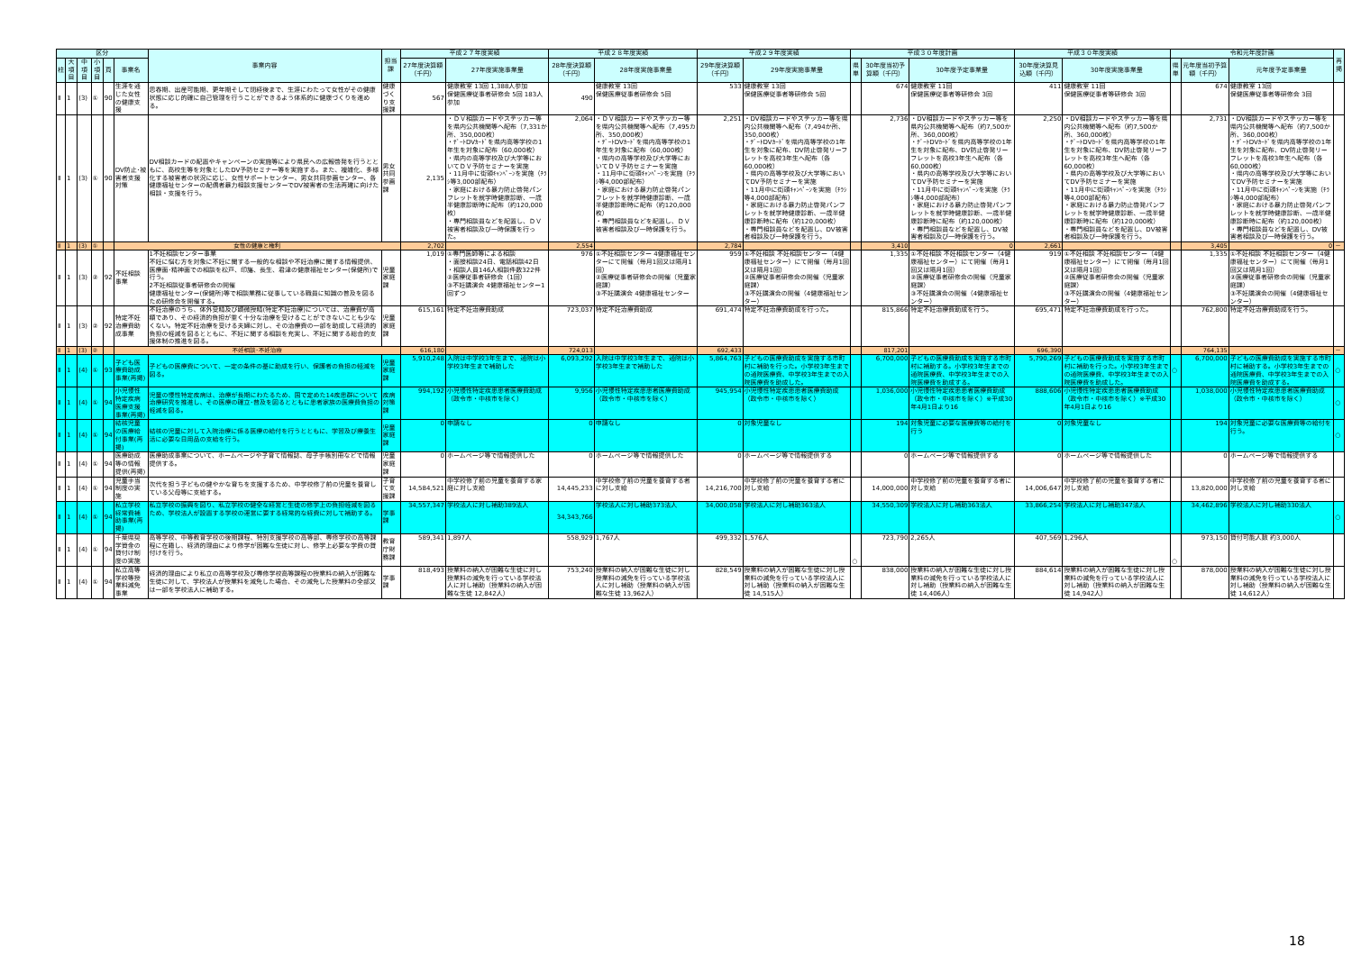| 区分 | | | | | | 事業内容 | 担当課 | 平成２７年度実績 | | 平成２８年度実績 | | 平成２９年度実績 | | 平成３０年度計画 | | | 平成３０年度実績 | | 令和元年度計画 | | | 再掲 |
| --- | --- | --- | --- | --- | --- | --- | --- | --- | --- | --- | --- | --- | --- | --- | --- | --- | --- | --- | --- | --- | --- | --- |
| 柱 | 大項目 | 中項目 | 小項目 | 頁 | 事業名 | | | 27年度決算額（千円） | 27年度実施事業量 | 28年度決算額（千円） | 28年度実施事業量 | 29年度決算額（千円） | 29年度実施事業量 | 県単 | 30年度当初予算額（千円） | 30年度予定事業量 | 30年度決算見込額（千円） | 30年度実施事業量 | 県単 | 元年度当初予算額（千円） | 元年度予定事業量 | |
| Ⅱ | 1 | (3) | ① | 90 | 生涯を通じた女性の健康支援 | 思春期、出産可能期、更年期そして閉経後まで、生涯にわたって女性がその健康状態に応じ的確に自己管理を行うことができるよう体系的に健康づくりを進める。 | 健康づくり支援課 | 567 | 健康教室 13回 1,388人参加 保健医療従事者研修会 5回 183人参加 | 490 | 健康教室 13回 保健医療従事者研修会 5回 | 533 | 健康教室 13回 保健医療従事者等研修会 5回 | | 674 | 健康教室 11回 保健医療従事者等研修会 3回 | 411 | 健康教室 11回 保健医療従事者等研修会 3回 | | 674 | 健康教室 13回 保健医療従事者等研修会 3回 | |
| Ⅱ | 1 | (3) | ① | 90 | DV防止･被害者支援対策 | DV相談カードの配置やキャンペーンの実施等により県民への広報啓発を行うとともに、高校生等を対象としたDV予防セミナー等を実施する。また、複雑化、多様化する被害者の状況に応じ、女性サポートセンター、男女共同参画センター、各健康福祉センターの配偶者暴力相談支援センターでDV被害者の生活再建に向けた相談・支援を行う。 | 男女共同参画課 | 2,135 | ・ＤＶ相談カードやステッカー等を県内公共機関等へ配布（7,331か所、350,000枚） ・ﾃﾞｰﾄDVｶｰﾄﾞを県内高等学校の1年生を対象に配布（60,000枚） ・県内の高等学校及び大学等においてＤＶ予防セミナーを実施 ・11月中に街頭ｷｬﾝﾍﾟｰﾝを実施（ﾁﾗｼ等3,000部配布） ・家庭における暴力防止啓発パンフレットを就学時健康診断、一歳半健康診断時に配布（約120,000枚） ・専門相談員などを配置し、ＤＶ被害者相談及び一時保護を行った。 | 2,064 | ・ＤＶ相談カードやステッカー等を県内公共機関等へ配布（7,495カ所、350,000枚） ・ﾃﾞｰﾄDVｶｰﾄﾞを県内高等学校の1年生を対象に配布（60,000枚） ・県内の高等学校及び大学等においてＤＶ予防セミナーを実施 ・11月中に街頭ｷｬﾝﾍﾟｰﾝを実施（ﾁﾗｼ等4,000部配布） ・家庭における暴力防止啓発パンフレットを就学時健康診断、一歳半健康診断時に配布（約120,000枚） ・専門相談員などを配置し、ＤＶ被害者相談及び一時保護を行う。 | 2,251 | ・DV相談カードやステッカー等を県内公共機関等へ配布（7,494か所、350,000枚） ・ﾃﾞｰﾄDVｶｰﾄﾞを県内高等学校の1年生を対象に配布、DV防止啓発リーフレットを高校3年生へ配布（各60,000枚） ・県内の高等学校及び大学等においてDV予防セミナーを実施 ・11月中に街頭ｷｬﾝﾍﾟｰﾝを実施（ﾁﾗｼ等4,000部配布） ・家庭における暴力防止啓発パンフレットを就学時健康診断、一歳半健康診断時に配布（約120,000枚） ・専門相談員などを配置し、DV被害者相談及び一時保護を行う。 | | 2,736 | ・DV相談カードやステッカー等を県内公共機関等へ配布（約7,500か所、360,000枚） ・ﾃﾞｰﾄDVｶｰﾄﾞを県内高等学校の1年生を対象に配布、DV防止啓発リーフレットを高校3年生へ配布（各60,000枚） ・県内の高等学校及び大学等においてDV予防セミナーを実施 ・11月中に街頭ｷｬﾝﾍﾟｰﾝを実施（ﾁﾗｼ等4,000部配布） ・家庭における暴力防止啓発パンフレットを就学時健康診断、一歳半健康診断時に配布（約120,000枚） ・専門相談員などを配置し、DV被害者相談及び一時保護を行う。 | 2,250 | ・DV相談カードやステッカー等を県内公共機関等へ配布（約7,500か所、360,000枚） ・ﾃﾞｰﾄDVｶｰﾄﾞを県内高等学校の1年生を対象に配布、DV防止啓発リーフレットを高校3年生へ配布（各60,000枚） ・県内の高等学校及び大学等においてDV予防セミナーを実施 ・11月中に街頭ｷｬﾝﾍﾟｰﾝを実施（ﾁﾗｼ等4,000部配布） ・家庭における暴力防止啓発パンフレットを就学時健康診断、一歳半健康診断時に配布（約120,000枚） ・専門相談員などを配置し、DV被害者相談及び一時保護を行う。 | | 2,731 | ・DV相談カードやステッカー等を県内公共機関等へ配布（約7,500か所、360,000枚） ・ﾃﾞｰﾄDVｶｰﾄﾞを県内高等学校の1年生を対象に配布、DV防止啓発リーフレットを高校3年生へ配布（各60,000枚） ・県内の高等学校及び大学等においてDV予防セミナーを実施 ・11月中に街頭ｷｬﾝﾍﾟｰﾝを実施（ﾁﾗｼ等4,000部配布） ・家庭における暴力防止啓発パンフレットを就学時健康診断、一歳半健康診断時に配布（約120,000枚） ・専門相談員などを配置し、DV被害者相談及び一時保護を行う。 | |
| Ⅱ | 1 | (3) | ① | | 女性の健康と権利 | | | 2,702 | | 2,554 | | 2,784 | | | 3,410 | 0 | 2,661 | | | 3,405 | 0 | － |
| Ⅱ | 1 | (3) | ② | 92 | 不妊相談事業 | 1不妊相談センター事業 不妊に悩む方を対象に不妊に関する一般的な相談や不妊治療に関する情報提供、医療面･精神面での相談を松戸、印旛、長生、君津の健康福祉センター(保健所)で行う。 2不妊相談従事者研修会の開催 健康福祉センター(保健所)等で相談業務に従事している職員に知識の普及を図るため研修会を開催する。 | 児童家庭課 | 1,019 | ①専門医師等による相談 ・面接相談24日、電話相談42日 ・相談人員146人相談件数322件 ②医療従事者研修会（1回） ③不妊講演会 4健康福祉センター1回ずつ | 976 | ①不妊相談センター 4健康福祉センターにて開催（毎月1回又は隔月1回） ②医療従事者研修会の開催（児童家庭課） ③不妊講演会 4健康福祉センター | 959 | ①不妊相談 不妊相談センター（4健康福祉センター）にて開催（毎月1回又は隔月1回） ②医療従事者研修会の開催（児童家庭課） ③不妊講演会の開催（4健康福祉センター） | | 1,335 | ①不妊相談 不妊相談センター（4健康福祉センター）にて開催（毎月1回又は隔月1回） ②医療従事者研修会の開催（児童家庭課） ③不妊講演会の開催（4健康福祉センター） | 919 | ①不妊相談 不妊相談センター（4健康福祉センター）にて開催（毎月1回又は隔月1回） ②医療従事者研修会の開催（児童家庭課） ③不妊講演会の開催（4健康福祉センター） | | 1,335 | ①不妊相談 不妊相談センター（4健康福祉センター）にて開催（毎月1回又は隔月1回） ②医療従事者研修会の開催（児童家庭課） ③不妊講演会の開催（4健康福祉センター） | |
| Ⅱ | 1 | (3) | ② | 92 | 特定不妊治療費助成事業 | 不妊治療のうち、体外受精及び顕微授精(特定不妊治療)については、治療費が高額であり、その経済的負担が重く十分な治療を受けることができないことも少なくない。特定不妊治療を受ける夫婦に対し、その治療費の一部を助成して経済的負担の軽減を図るとともに、不妊に関する相談を充実し、不妊に関する総合的支援体制の推進を図る。 | 児童家庭課 | 615,161 | 特定不妊治療費助成 | 723,037 | 特定不妊治療費助成 | 691,474 | 特定不妊治療費助成を行った。 | | 815,866 | 特定不妊治療費助成を行う。 | 695,471 | 特定不妊治療費助成を行った。 | | 762,800 | 特定不妊治療費助成を行う。 | |
| Ⅱ | 1 | (3) | ② | | 不妊相談･不妊治療 | | | 616,180 | | 724,013 | | 692,433 | | | 817,201 | | 696,390 | | | 764,135 | | － |
| Ⅱ | 1 | (4) | ① | 93 | 子ども医療費助成事業(再掲) | 子どもの医療費について、一定の条件の基に助成を行い、保護者の負担の軽減を図る。 | 児童家庭課 | 5,910,248 | 入院は中学校3年生まで、通院は小学校3年生まで補助した | 6,093,292 | 入院は中学校3年生まで、通院は小学校3年生まで補助した | 5,864,763 | 子どもの医療費助成を実施する市町村に補助を行った。小学校3年生までの通院医療費、中学校3年生までの入院医療費を助成した。 | | 6,700,000 | 子どもの医療費助成を実施する市町村に補助する。小学校3年生までの通院医療費、中学校3年生までの入院医療費を助成する。 | 5,790,269 | 子どもの医療費助成を実施する市町村に補助を行った。小学校3年生までの通院医療費、中学校3年生までの入院医療費を助成した。 | ○ | 6,700,000 | 子どもの医療費助成を実施する市町村に補助する。小学校3年生までの通院医療費、中学校3年生までの入院医療費を助成する。 | ○ |
| Ⅱ | 1 | (4) | ① | 94 | 小児慢性特定疾病医療支援事業(再掲) | 児童の慢性特定疾病は、治療が長期にわたるため、国で定めた14疾患群について治療研究を推進し、その医療の確立･普及を図るとともに患者家族の医療費負担の軽減を図る。 | 疾病対策課 | 994,192 | 小児慢性特定疾患患者医療費助成（政令市・中核市を除く） | 9,956 | 小児慢性特定疾患患者医療費助成（政令市・中核市を除く） | 945,954 | 小児慢性特定疾患患者医療費助成（政令市・中核市を除く） | | 1,036,000 | 小児慢性特定疾患患者医療費助成（政令市・中核市を除く）※平成30年4月1日より16 | 888,606 | 小児慢性特定疾患患者医療費助成（政令市・中核市を除く）※平成30年4月1日より16 | | 1,038,000 | 小児慢性特定疾患患者医療費助成（政令市・中核市を除く） | ○ |
| Ⅱ | 1 | (4) | ① | 94 | 結核児童の医療給付事業(再掲) | 結核の児童に対して入院治療に係る医療の給付を行うとともに、学習及び療養生活に必要な日用品の支給を行う。 | 児童家庭課 | 0 | 申請なし | 0 | 申請なし | 0 | 対象児童なし | | 194 | 対象児童に必要な医療費等の給付を行う | 0 | 対象児童なし | | 194 | 対象児童に必要な医療費等の給付を行う。 | ○ |
| Ⅱ | 1 | (4) | ① | 94 | 医療助成等の情報提供(再掲) | 医療助成事業について、ホームページや子育て情報誌、母子手帳別冊などで情報提供する。 | 児童家庭課 | 0 | ホームページ等で情報提供した | 0 | ホームページ等で情報提供した | 0 | ホームページ等で情報提供する | | 0 | ホームページ等で情報提供する | 0 | ホームページ等で情報提供した | | 0 | ホームページ等で情報提供する | |
| Ⅱ | 1 | (4) | ① | 94 | 児童手当制度の実施 | 次代を担う子どもの健やかな育ちを支援するため、中学校修了前の児童を養育している父母等に支給する。 | 子育て支援課 | 14,584,521 | 中学校修了前の児童を養育する家庭に対し支給 | 14,445,233 | 中学校修了前の児童を養育する者に対し支給 | 14,216,700 | 中学校修了前の児童を養育する者に対し支給 | | 14,000,000 | 中学校修了前の児童を養育する者に対し支給 | 14,006,647 | 中学校修了前の児童を養育する者に対し支給 | | 13,820,000 | 中学校修了前の児童を養育する者に対し支給 | |
| Ⅱ | 1 | (4) | ① | 94 | 私立学校経常費補助事業(再掲) | 私立学校の振興を図り、私立学校の健全な経営と生徒の修学上の負担軽減を図るため、学校法人が設置する学校の運営に要する経常的な経費に対して補助する。 | 学事課 | 34,557,347 | 学校法人に対し補助389法人 | 34,343,766 | 学校法人に対し補助373法人 | 34,000,058 | 学校法人に対し補助363法人 | | 34,550,309 | 学校法人に対し補助363法人 | 33,866,254 | 学校法人に対し補助347法人 | | 34,462,896 | 学校法人に対し補助330法人 | ○ |
| Ⅱ | 1 | (4) | ① | 94 | 千葉県奨学資金の貸付け制度の実施 | 高等学校、中等教育学校の後期課程、特別支援学校の高等部、専修学校の高等課程に在籍し、経済的理由により修学が困難な生徒に対し、修学上必要な学費の貸付けを行う。 | 教育庁財務課 | 589,341 | 1,897人 | 558,929 | 1,767人 | 499,332 | 1,576人 | ○ | 723,790 | 2,265人 | 407,569 | 1,296人 | ○ | 973,150 | 貸付可能人数 約3,000人 | |
| Ⅱ | 1 | (4) | ① | 94 | 私立高等学校等授業料減免事業 | 経済的理由により私立の高等学校及び専修学校高等課程の授業料の納入が困難な生徒に対して、学校法人が授業料を減免した場合、その減免した授業料の全部又は一部を学校法人に補助する。 | 学事課 | 818,493 | 授業料の納入が困難な生徒に対し授業料の減免を行っている学校法人に対し補助（授業料の納入が困難な生徒 12,842人） | 753,240 | 授業料の納入が困難な生徒に対し授業料の減免を行っている学校法人に対し補助（授業料の納入が困難な生徒 13,962人） | 828,549 | 授業料の納入が困難な生徒に対し授業料の減免を行っている学校法人に対し補助（授業料の納入が困難な生徒 14,515人） | | 838,000 | 授業料の納入が困難な生徒に対し授業料の減免を行っている学校法人に対し補助（授業料の納入が困難な生徒 14,406人） | 884,614 | 授業料の納入が困難な生徒に対し授業料の減免を行っている学校法人に対し補助（授業料の納入が困難な生徒 14,942人） | | 878,000 | 授業料の納入が困難な生徒に対し授業料の減免を行っている学校法人に対し補助（授業料の納入が困難な生徒 14,612人） | |
18